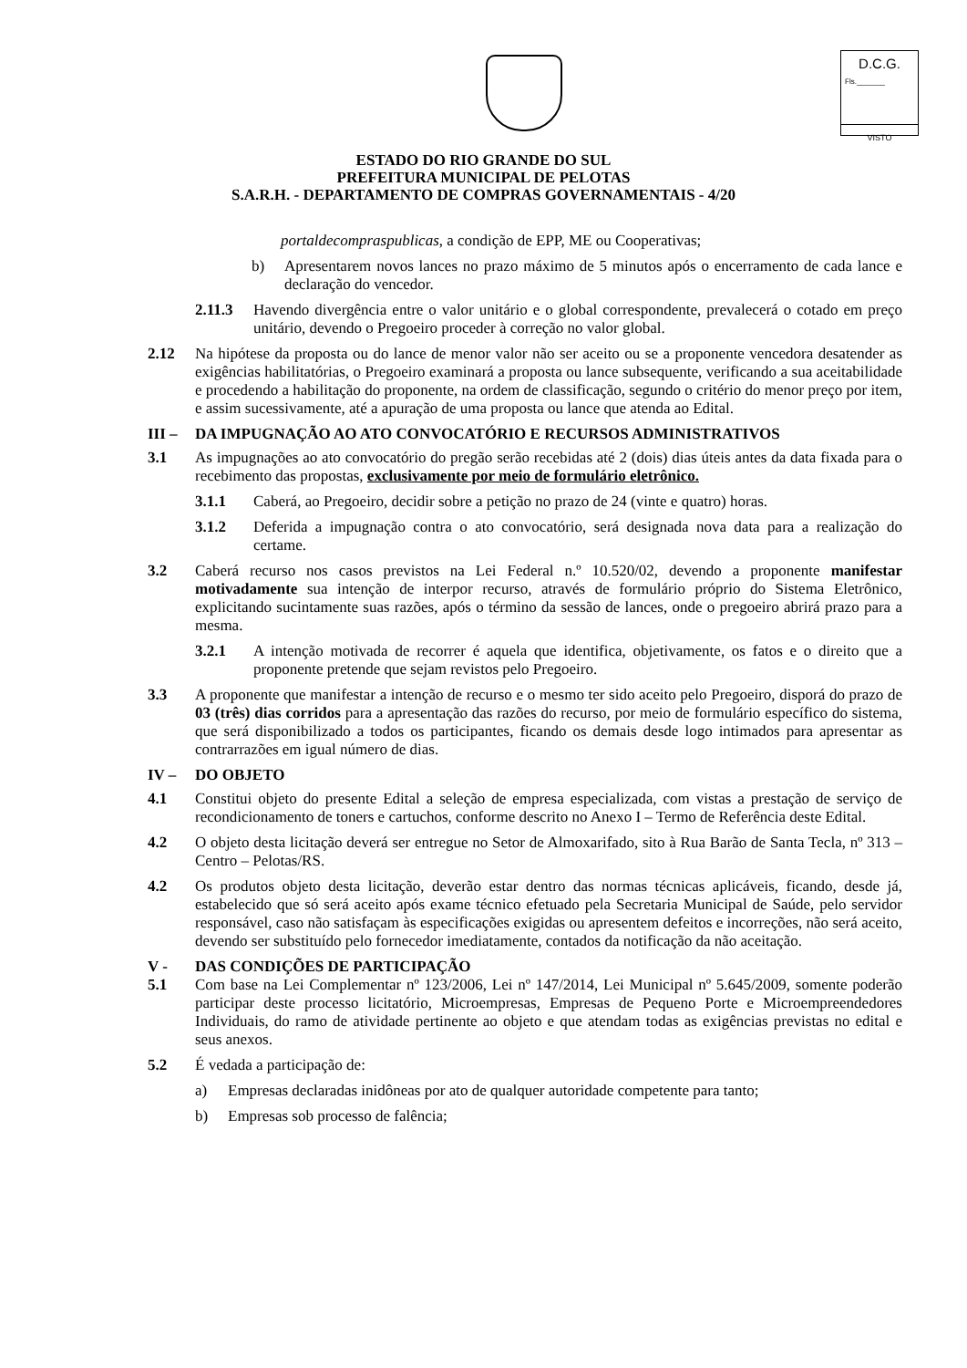D.C.G.
Fls._______
VISTO
ESTADO DO RIO GRANDE DO SUL
PREFEITURA MUNICIPAL DE PELOTAS
S.A.R.H. - DEPARTAMENTO DE COMPRAS GOVERNAMENTAIS - 4/20
portaldecompraspublicas, a condição de EPP, ME ou Cooperativas;
b) Apresentarem novos lances no prazo máximo de 5 minutos após o encerramento de cada lance e declaração do vencedor.
2.11.3 Havendo divergência entre o valor unitário e o global correspondente, prevalecerá o cotado em preço unitário, devendo o Pregoeiro proceder à correção no valor global.
2.12 Na hipótese da proposta ou do lance de menor valor não ser aceito ou se a proponente vencedora desatender as exigências habilitatórias, o Pregoeiro examinará a proposta ou lance subsequente, verificando a sua aceitabilidade e procedendo a habilitação do proponente, na ordem de classificação, segundo o critério do menor preço por item, e assim sucessivamente, até a apuração de uma proposta ou lance que atenda ao Edital.
III – DA IMPUGNAÇÃO AO ATO CONVOCATÓRIO E RECURSOS ADMINISTRATIVOS
3.1 As impugnações ao ato convocatório do pregão serão recebidas até 2 (dois) dias úteis antes da data fixada para o recebimento das propostas, exclusivamente por meio de formulário eletrônico.
3.1.1 Caberá, ao Pregoeiro, decidir sobre a petição no prazo de 24 (vinte e quatro) horas.
3.1.2 Deferida a impugnação contra o ato convocatório, será designada nova data para a realização do certame.
3.2 Caberá recurso nos casos previstos na Lei Federal n.º 10.520/02, devendo a proponente manifestar motivadamente sua intenção de interpor recurso, através de formulário próprio do Sistema Eletrônico, explicitando sucintamente suas razões, após o término da sessão de lances, onde o pregoeiro abrirá prazo para a mesma.
3.2.1 A intenção motivada de recorrer é aquela que identifica, objetivamente, os fatos e o direito que a proponente pretende que sejam revistos pelo Pregoeiro.
3.3 A proponente que manifestar a intenção de recurso e o mesmo ter sido aceito pelo Pregoeiro, disporá do prazo de 03 (três) dias corridos para a apresentação das razões do recurso, por meio de formulário específico do sistema, que será disponibilizado a todos os participantes, ficando os demais desde logo intimados para apresentar as contrarrazões em igual número de dias.
IV – DO OBJETO
4.1 Constitui objeto do presente Edital a seleção de empresa especializada, com vistas a prestação de serviço de recondicionamento de toners e cartuchos, conforme descrito no Anexo I – Termo de Referência deste Edital.
4.2 O objeto desta licitação deverá ser entregue no Setor de Almoxarifado, sito à Rua Barão de Santa Tecla, nº 313 – Centro – Pelotas/RS.
4.2 Os produtos objeto desta licitação, deverão estar dentro das normas técnicas aplicáveis, ficando, desde já, estabelecido que só será aceito após exame técnico efetuado pela Secretaria Municipal de Saúde, pelo servidor responsável, caso não satisfaçam às especificações exigidas ou apresentem defeitos e incorreções, não será aceito, devendo ser substituído pelo fornecedor imediatamente, contados da notificação da não aceitação.
V - DAS CONDIÇÕES DE PARTICIPAÇÃO
5.1 Com base na Lei Complementar nº 123/2006, Lei nº 147/2014, Lei Municipal nº 5.645/2009, somente poderão participar deste processo licitatório, Microempresas, Empresas de Pequeno Porte e Microempreendedores Individuais, do ramo de atividade pertinente ao objeto e que atendam todas as exigências previstas no edital e seus anexos.
5.2 É vedada a participação de:
a) Empresas declaradas inidôneas por ato de qualquer autoridade competente para tanto;
b) Empresas sob processo de falência;